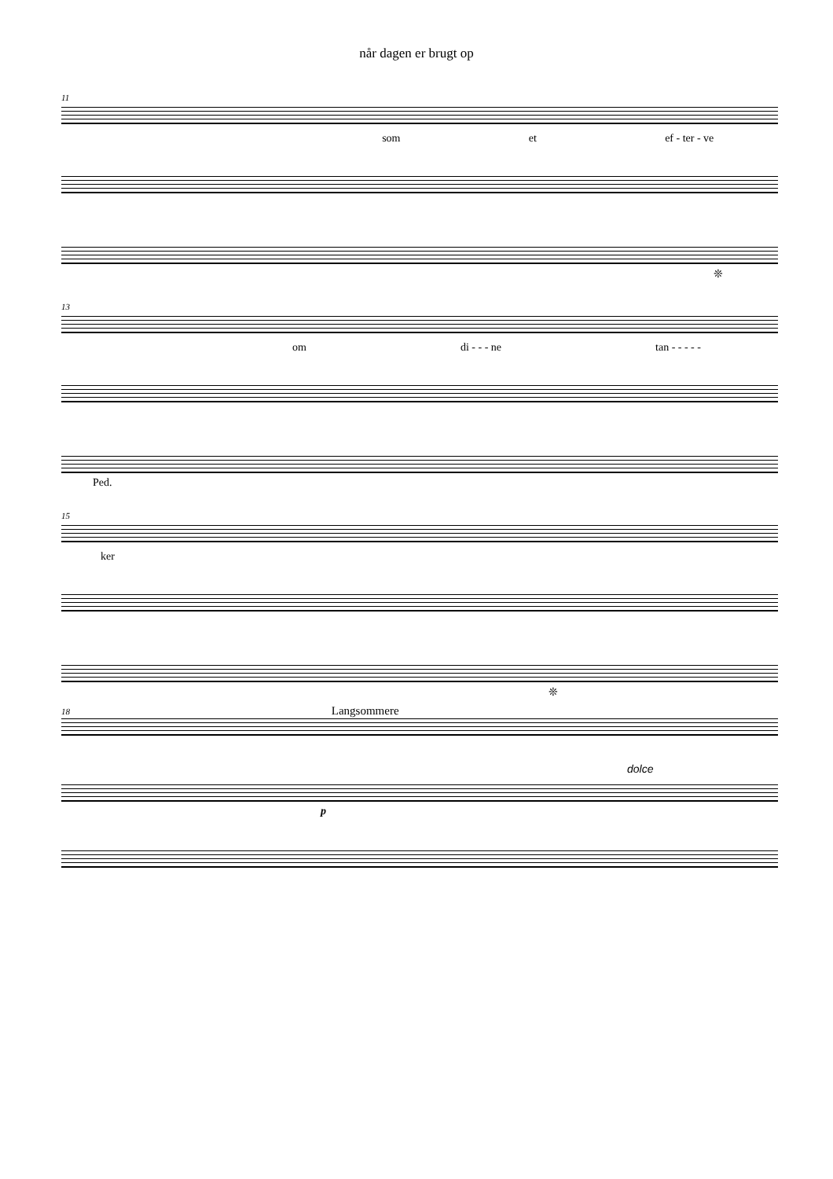når dagen er brugt op
11
som et ef - ter - ve
❊
13
om di - - - ne tan - - - - -
Ped.
15
ker
❊
18 Langsommere
dolce
p